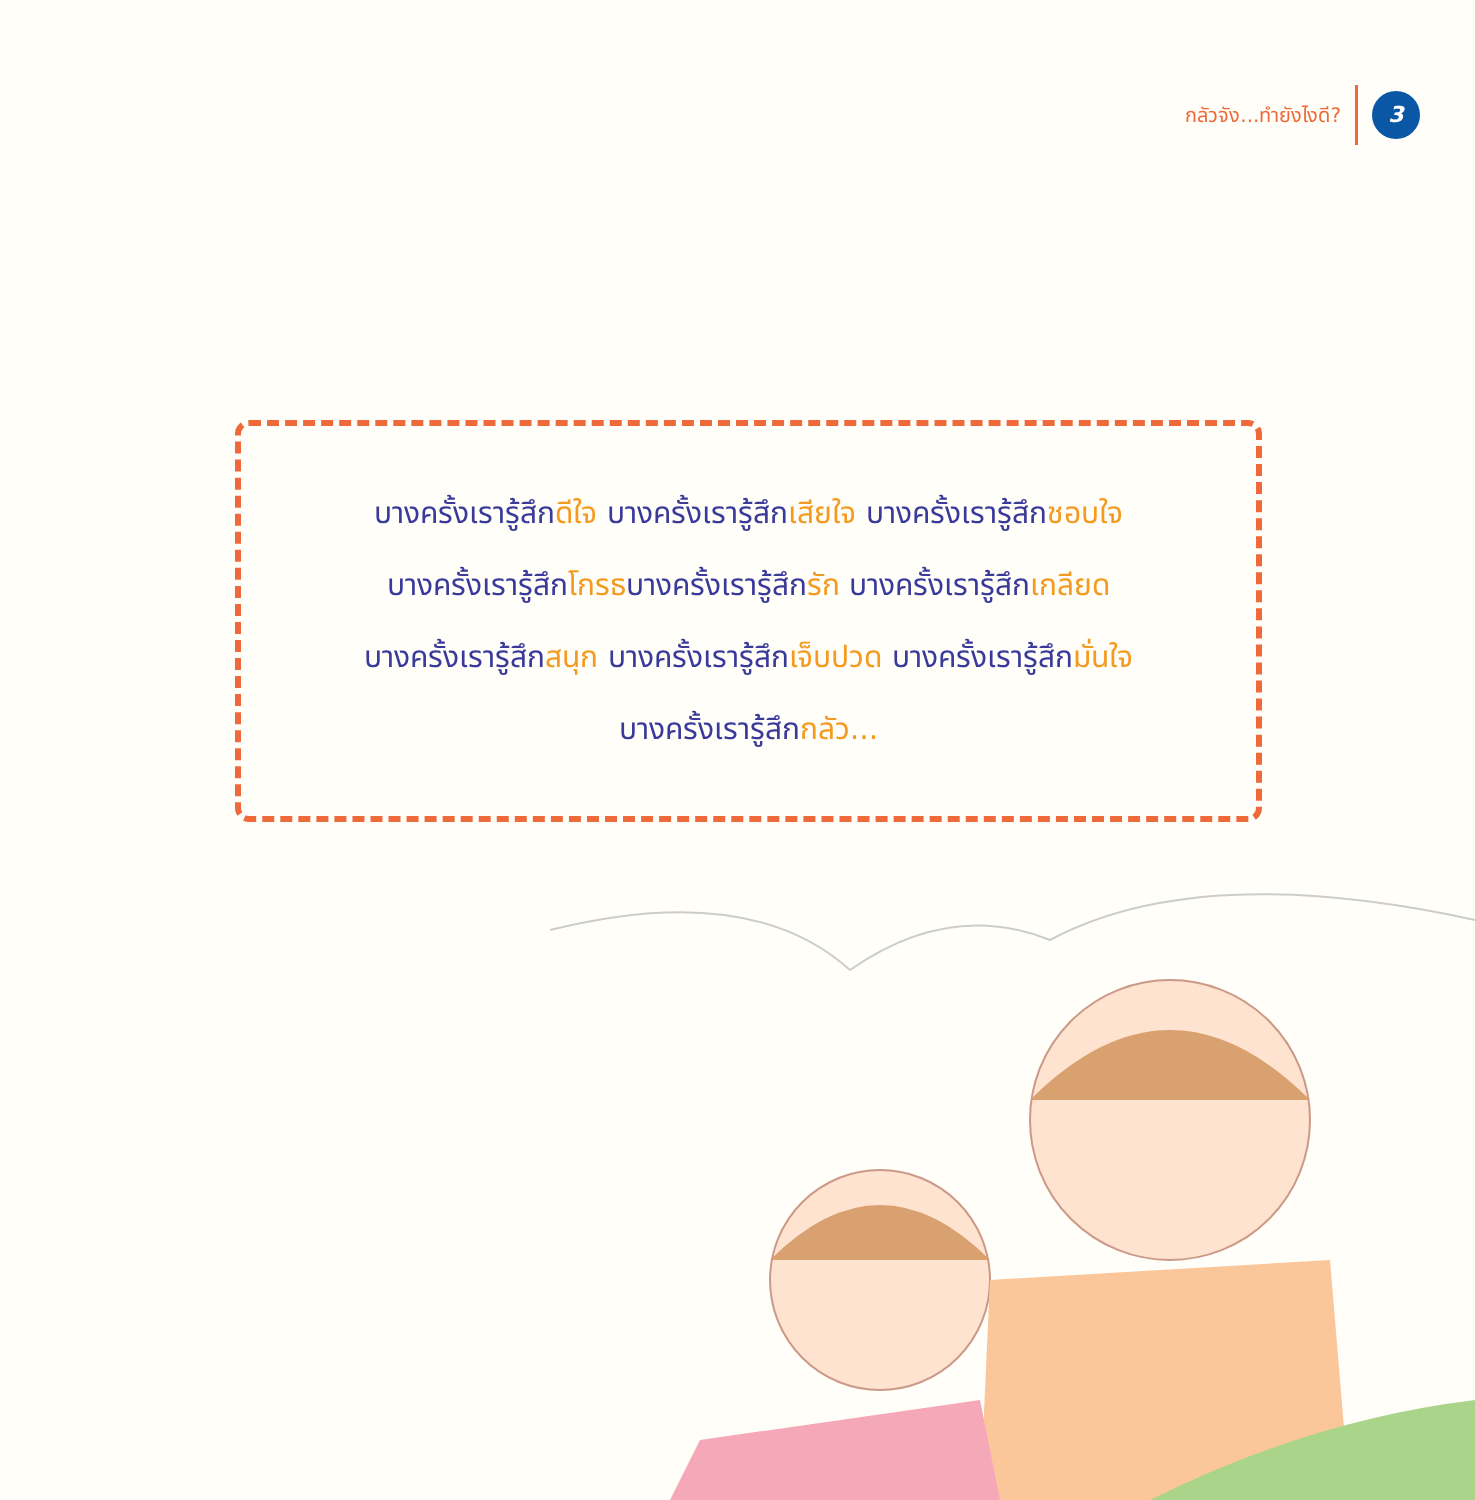กลัวจัง...ทำยังไงดี?
3
บางครั้งเรารู้สึกดีใจ บางครั้งเรารู้สึกเสียใจ บางครั้งเรารู้สึกชอบใจ
บางครั้งเรารู้สึกโกรธบางครั้งเรารู้สึกรัก บางครั้งเรารู้สึกเกลียด
บางครั้งเรารู้สึกสนุก บางครั้งเรารู้สึกเจ็บปวด บางครั้งเรารู้สึกมั่นใจ
บางครั้งเรารู้สึกกลัว...